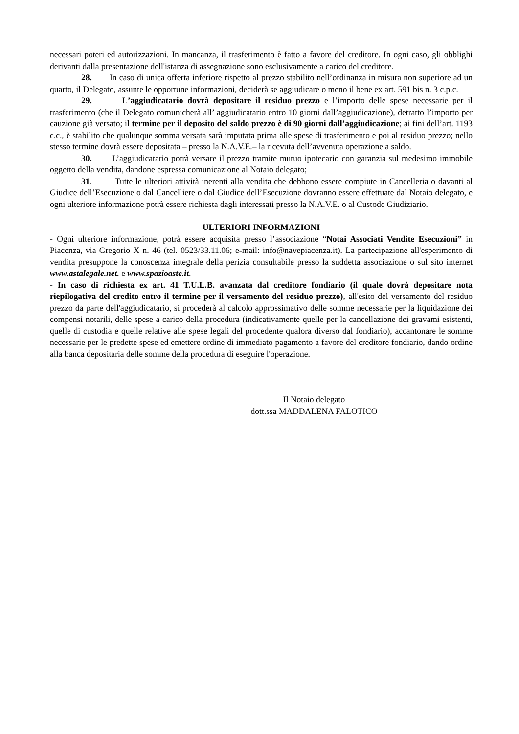necessari poteri ed autorizzazioni. In mancanza, il trasferimento è fatto a favore del creditore. In ogni caso, gli obblighi derivanti dalla presentazione dell'istanza di assegnazione sono esclusivamente a carico del creditore.
28. In caso di unica offerta inferiore rispetto al prezzo stabilito nell’ordinanza in misura non superiore ad un quarto, il Delegato, assunte le opportune informazioni, deciderà se aggiudicare o meno il bene ex art. 591 bis n. 3 c.p.c.
29. L’aggiudicatario dovrà depositare il residuo prezzo e l’importo delle spese necessarie per il trasferimento (che il Delegato comunicherà all’ aggiudicatario entro 10 giorni dall’aggiudicazione), detratto l’importo per cauzione già versato; il termine per il deposito del saldo prezzo è di 90 giorni dall’aggiudicazione; ai fini dell’art. 1193 c.c., è stabilito che qualunque somma versata sarà imputata prima alle spese di trasferimento e poi al residuo prezzo; nello stesso termine dovrà essere depositata – presso la N.A.V.E.– la ricevuta dell’avvenuta operazione a saldo.
30. L’aggiudicatario potrà versare il prezzo tramite mutuo ipotecario con garanzia sul medesimo immobile oggetto della vendita, dandone espressa comunicazione al Notaio delegato;
31. Tutte le ulteriori attività inerenti alla vendita che debbono essere compiute in Cancelleria o davanti al Giudice dell’Esecuzione o dal Cancelliere o dal Giudice dell’Esecuzione dovranno essere effettuate dal Notaio delegato, e ogni ulteriore informazione potrà essere richiesta dagli interessati presso la N.A.V.E. o al Custode Giudiziario.
ULTERIORI INFORMAZIONI
- Ogni ulteriore informazione, potrà essere acquisita presso l’associazione “Notai Associati Vendite Esecuzioni” in Piacenza, via Gregorio X n. 46 (tel. 0523/33.11.06; e-mail: info@navepiacenza.it). La partecipazione all'esperimento di vendita presuppone la conoscenza integrale della perizia consultabile presso la suddetta associazione o sul sito internet www.astalegale.net. e www.spazioaste.it.
- In caso di richiesta ex art. 41 T.U.L.B. avanzata dal creditore fondiario (il quale dovrà depositare nota riepilogativa del credito entro il termine per il versamento del residuo prezzo), all'esito del versamento del residuo prezzo da parte dell'aggiudicatario, si procederà al calcolo approssimativo delle somme necessarie per la liquidazione dei compensi notarili, delle spese a carico della procedura (indicativamente quelle per la cancellazione dei gravami esistenti, quelle di custodia e quelle relative alle spese legali del procedente qualora diverso dal fondiario), accantonare le somme necessarie per le predette spese ed emettere ordine di immediato pagamento a favore del creditore fondiario, dando ordine alla banca depositaria delle somme della procedura di eseguire l'operazione.
Il Notaio delegato
dott.ssa MADDALENA FALOTICO